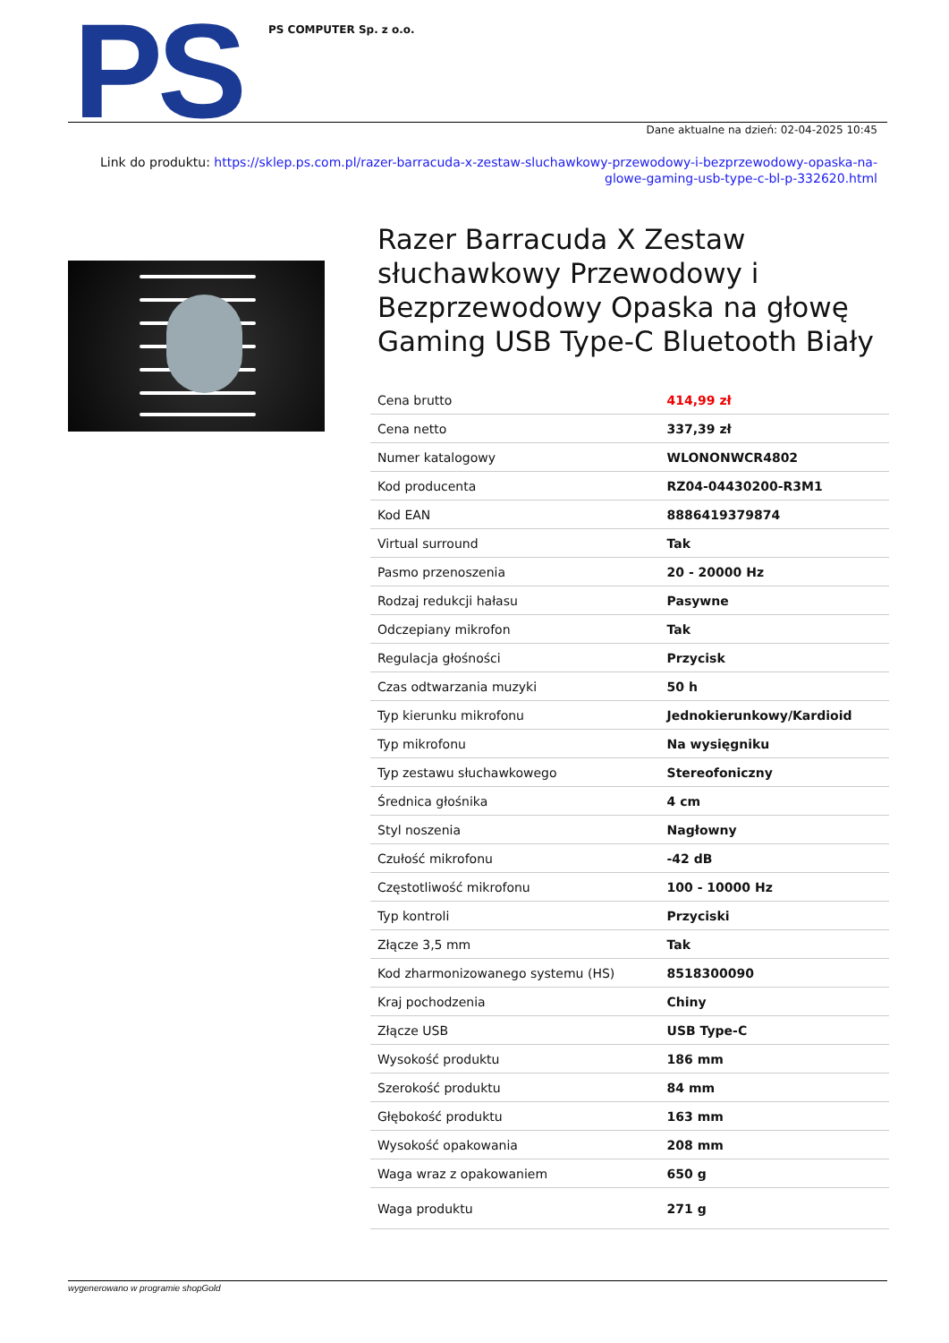PS PS COMPUTER Sp. z o.o.
Dane aktualne na dzień: 02-04-2025 10:45
Link do produktu: https://sklep.ps.com.pl/razer-barracuda-x-zestaw-sluchawkowy-przewodowy-i-bezprzewodowy-opaska-na-glowe-gaming-usb-type-c-bl-p-332620.html
Razer Barracuda X Zestaw słuchawkowy Przewodowy i Bezprzewodowy Opaska na głowę Gaming USB Type-C Bluetooth Biały
| Cena brutto | 414,99 zł |
| Cena netto | 337,39 zł |
| Numer katalogowy | WLONONWCR4802 |
| Kod producenta | RZ04-04430200-R3M1 |
| Kod EAN | 8886419379874 |
| Virtual surround | Tak |
| Pasmo przenoszenia | 20 - 20000 Hz |
| Rodzaj redukcji hałasu | Pasywne |
| Odczepiany mikrofon | Tak |
| Regulacja głośności | Przycisk |
| Czas odtwarzania muzyki | 50 h |
| Typ kierunku mikrofonu | Jednokierunkowy/Kardioid |
| Typ mikrofonu | Na wysięgniku |
| Typ zestawu słuchawkowego | Stereofoniczny |
| Średnica głośnika | 4 cm |
| Styl noszenia | Nagłowny |
| Czułość mikrofonu | -42 dB |
| Częstotliwość mikrofonu | 100 - 10000 Hz |
| Typ kontroli | Przyciski |
| Złącze 3,5 mm | Tak |
| Kod zharmonizowanego systemu (HS) | 8518300090 |
| Kraj pochodzenia | Chiny |
| Złącze USB | USB Type-C |
| Wysokość produktu | 186 mm |
| Szerokość produktu | 84 mm |
| Głębokość produktu | 163 mm |
| Wysokość opakowania | 208 mm |
| Waga wraz z opakowaniem | 650 g |
| Waga produktu | 271 g |
wygenerowano w programie shopGold